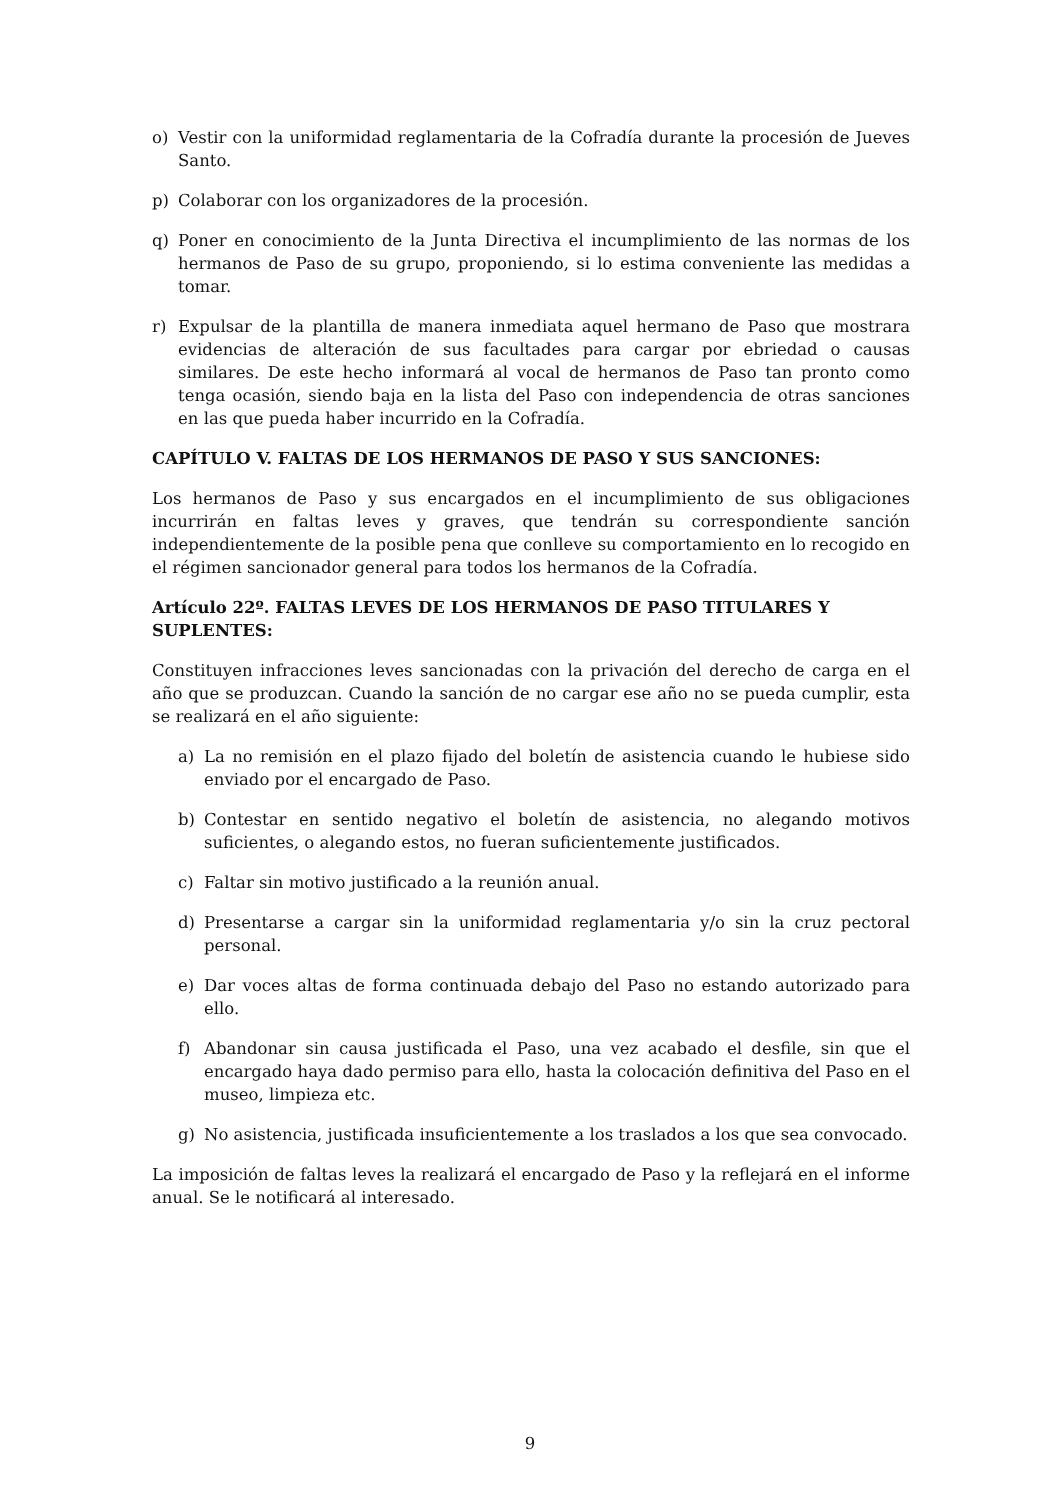o) Vestir con la uniformidad reglamentaria de la Cofradía durante la procesión de Jueves Santo.
p) Colaborar con los organizadores de la procesión.
q) Poner en conocimiento de la Junta Directiva el incumplimiento de las normas de los hermanos de Paso de su grupo, proponiendo, si lo estima conveniente las medidas a tomar.
r) Expulsar de la plantilla de manera inmediata aquel hermano de Paso que mostrara evidencias de alteración de sus facultades para cargar por ebriedad o causas similares. De este hecho informará al vocal de hermanos de Paso tan pronto como tenga ocasión, siendo baja en la lista del Paso con independencia de otras sanciones en las que pueda haber incurrido en la Cofradía.
CAPÍTULO V. FALTAS DE LOS HERMANOS DE PASO Y SUS SANCIONES:
Los hermanos de Paso y sus encargados en el incumplimiento de sus obligaciones incurrirán en faltas leves y graves, que tendrán su correspondiente sanción independientemente de la posible pena que conlleve su comportamiento en lo recogido en el régimen sancionador general para todos los hermanos de la Cofradía.
Artículo 22º. FALTAS LEVES DE LOS HERMANOS DE PASO TITULARES Y SUPLENTES:
Constituyen infracciones leves sancionadas con la privación del derecho de carga en el año que se produzcan. Cuando la sanción de no cargar ese año no se pueda cumplir, esta se realizará en el año siguiente:
a) La no remisión en el plazo fijado del boletín de asistencia cuando le hubiese sido enviado por el encargado de Paso.
b) Contestar en sentido negativo el boletín de asistencia, no alegando motivos suficientes, o alegando estos, no fueran suficientemente justificados.
c) Faltar sin motivo justificado a la reunión anual.
d) Presentarse a cargar sin la uniformidad reglamentaria y/o sin la cruz pectoral personal.
e) Dar voces altas de forma continuada debajo del Paso no estando autorizado para ello.
f) Abandonar sin causa justificada el Paso, una vez acabado el desfile, sin que el encargado haya dado permiso para ello, hasta la colocación definitiva del Paso en el museo, limpieza etc.
g) No asistencia, justificada insuficientemente a los traslados a los que sea convocado.
La imposición de faltas leves la realizará el encargado de Paso y la reflejará en el informe anual. Se le notificará al interesado.
9